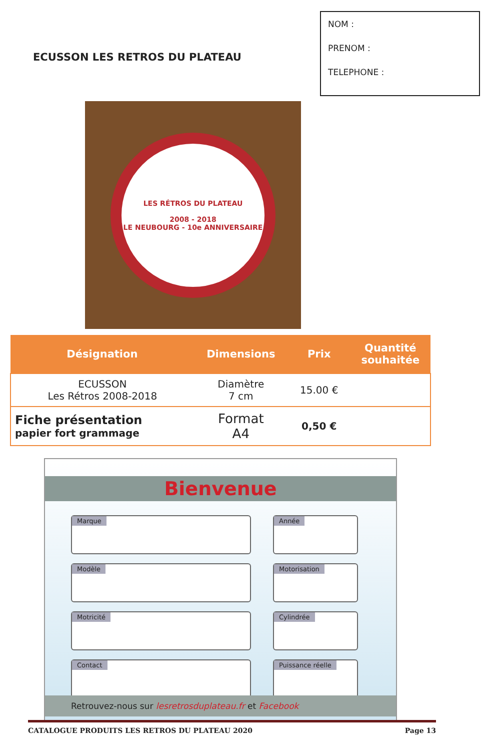ECUSSON LES RETROS DU PLATEAU
NOM :
PRENOM :
TELEPHONE :
LES RÉTROS DU PLATEAU
2008 - 2018
LE NEUBOURG - 10e ANNIVERSAIRE
| Désignation | Dimensions | Prix | Quantité souhaitée |
| --- | --- | --- | --- |
| ECUSSON Les Rétros 2008-2018 | Diamètre 7 cm | 15.00 € | |
| Fiche présentation papier fort grammage | Format A4 | 0,50 € | |
Bienvenue
Marque
Année
Modèle
Motorisation
Motricité
Cylindrée
Contact
Puissance réelle
Retrouvez-nous sur lesretrosduplateau.fr et Facebook
CATALOGUE PRODUITS LES RETROS DU PLATEAU 2020 Page 13